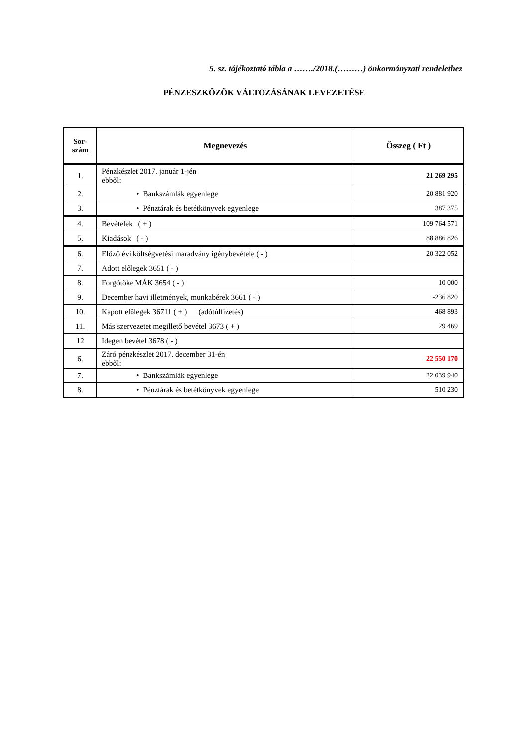5. sz. tájékoztató tábla a ……./2018.(………) önkormányzati rendelethez
PÉNZESZKÖZÖK VÁLTOZÁSÁNAK LEVEZETÉSE
| Sor- szám | Megnevezés | Összeg ( Ft ) |
| --- | --- | --- |
| 1. | Pénzkészlet 2017. január 1-jén ebből: | 21 269 295 |
| 2. | • Bankszámlák egyenlege | 20 881 920 |
| 3. | • Pénztárak és betétkönyvek egyenlege | 387 375 |
| 4. | Bevételek ( + ) | 109 764 571 |
| 5. | Kiadások ( - ) | 88 886 826 |
| 6. | Előző évi költségvetési maradvány igénybevétele ( - ) | 20 322 052 |
| 7. | Adott előlegek 3651 ( - ) | |
| 8. | Forgótőke MÁK 3654 ( - ) | 10 000 |
| 9. | December havi illetmények, munkabérek 3661 ( - ) | -236 820 |
| 10. | Kapott előlegek 36711 ( + ) (adótúlfizetés) | 468 893 |
| 11. | Más szervezetet megillető bevétel 3673 ( + ) | 29 469 |
| 12 | Idegen bevétel 3678 ( - ) | |
| 6. | Záró pénzkészlet 2017. december 31-én ebből: | 22 550 170 |
| 7. | • Bankszámlák egyenlege | 22 039 940 |
| 8. | • Pénztárak és betétkönyvek egyenlege | 510 230 |